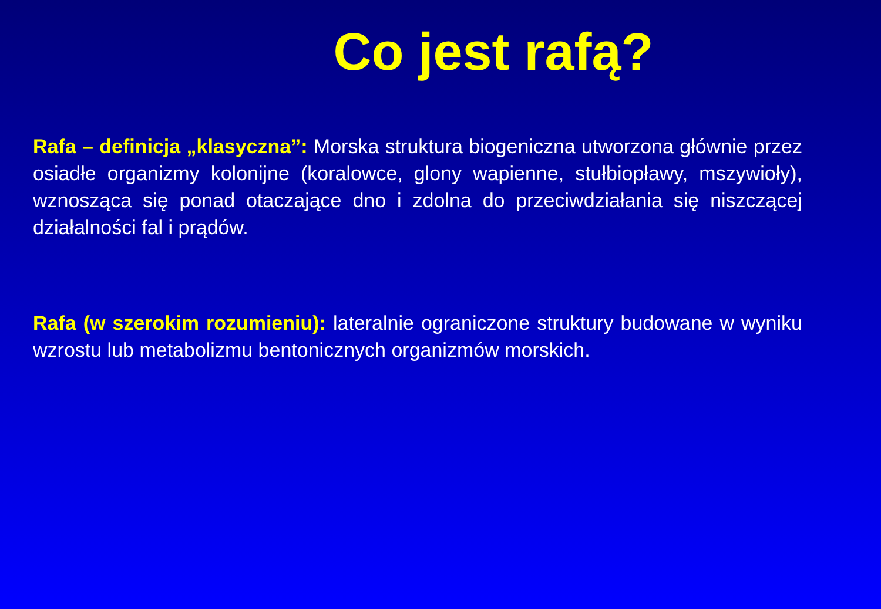Co jest rafą?
Rafa – definicja „klasyczna”: Morska struktura biogeniczna utworzona głównie przez osiadłe organizmy kolonijne (koralowce, glony wapienne, stułbiopławy, mszywioły), wznosząca się ponad otaczające dno i zdolna do przeciwdziałania się niszczącej działalności fal i prądów.
Rafa (w szerokim rozumieniu): lateralnie ograniczone struktury budowane w wyniku wzrostu lub metabolizmu bentonicznych organizmów morskich.